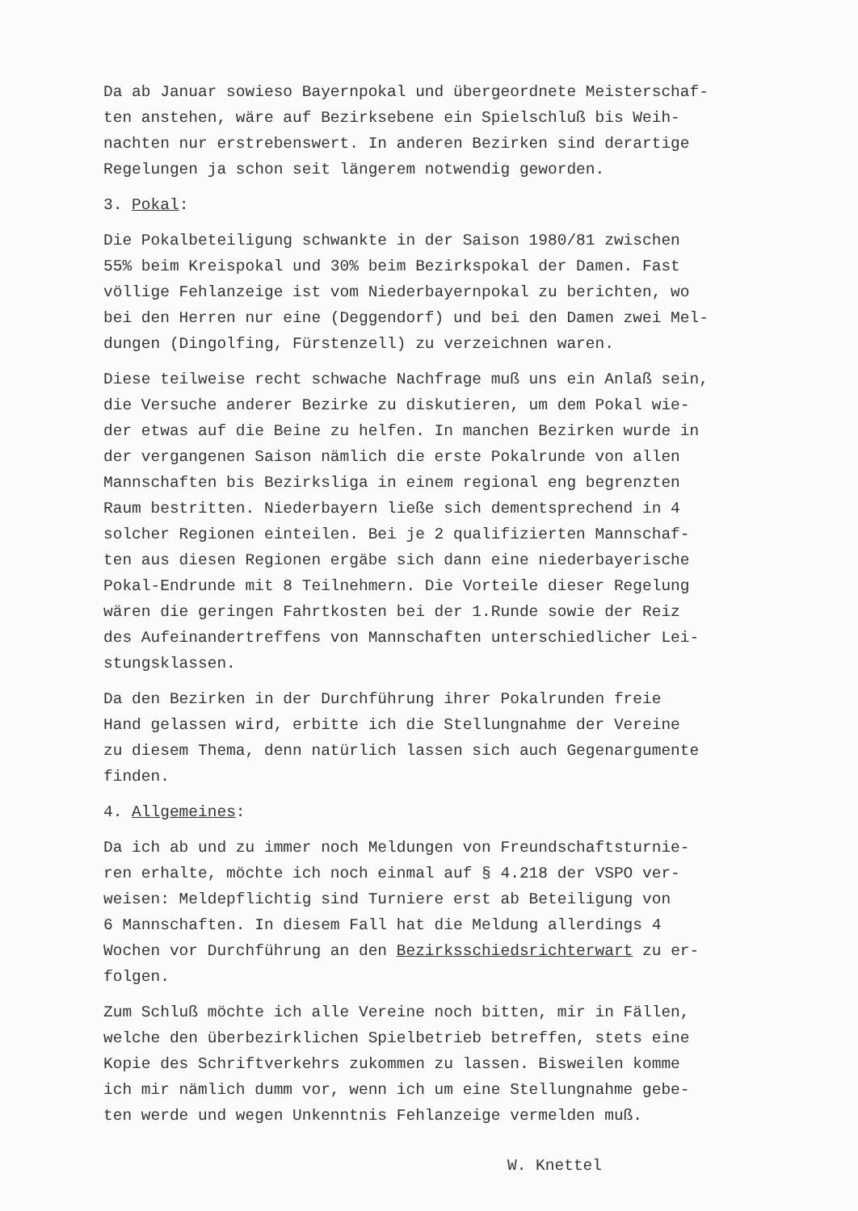Da ab Januar sowieso Bayernpokal und übergeordnete Meisterschaf-
ten anstehen, wäre auf Bezirksebene ein Spielschluß bis Weih-
nachten nur erstrebenswert. In anderen Bezirken sind derartige
Regelungen ja schon seit längerem notwendig geworden.
3. Pokal:
Die Pokalbeteiligung schwankte in der Saison 1980/81 zwischen
55% beim Kreispokal und 30% beim Bezirkspokal der Damen. Fast
völlige Fehlanzeige ist vom Niederbayernpokal zu berichten, wo
bei den Herren nur eine (Deggendorf) und bei den Damen zwei Mel-
dungen (Dingolfing, Fürstenzell) zu verzeichnen waren.
Diese teilweise recht schwache Nachfrage muß uns ein Anlaß sein,
die Versuche anderer Bezirke zu diskutieren, um dem Pokal wie-
der etwas auf die Beine zu helfen. In manchen Bezirken wurde in
der vergangenen Saison nämlich die erste Pokalrunde von allen
Mannschaften bis Bezirksliga in einem regional eng begrenzten
Raum bestritten. Niederbayern ließe sich dementsprechend in 4
solcher Regionen einteilen. Bei je 2 qualifizierten Mannschaf-
ten aus diesen Regionen ergäbe sich dann eine niederbayerische
Pokal-Endrunde mit 8 Teilnehmern. Die Vorteile dieser Regelung
wären die geringen Fahrtkosten bei der 1.Runde sowie der Reiz
des Aufeinandertreffens von Mannschaften unterschiedlicher Lei-
stungsklassen.
Da den Bezirken in der Durchführung ihrer Pokalrunden freie
Hand gelassen wird, erbitte ich die Stellungnahme der Vereine
zu diesem Thema, denn natürlich lassen sich auch Gegenargumente
finden.
4. Allgemeines:
Da ich ab und zu immer noch Meldungen von Freundschaftsturnie-
ren erhalte, möchte ich noch einmal auf § 4.218 der VSPO ver-
weisen: Meldepflichtig sind Turniere erst ab Beteiligung von
6 Mannschaften. In diesem Fall hat die Meldung allerdings 4
Wochen vor Durchführung an den Bezirksschiedsrichterwart zu er-
folgen.
Zum Schluß möchte ich alle Vereine noch bitten, mir in Fällen,
welche den überbezirklichen Spielbetrieb betreffen, stets eine
Kopie des Schriftverkehrs zukommen zu lassen. Bisweilen komme
ich mir nämlich dumm vor, wenn ich um eine Stellungnahme gebe-
ten werde und wegen Unkenntnis Fehlanzeige vermelden muß.
W. Knettel